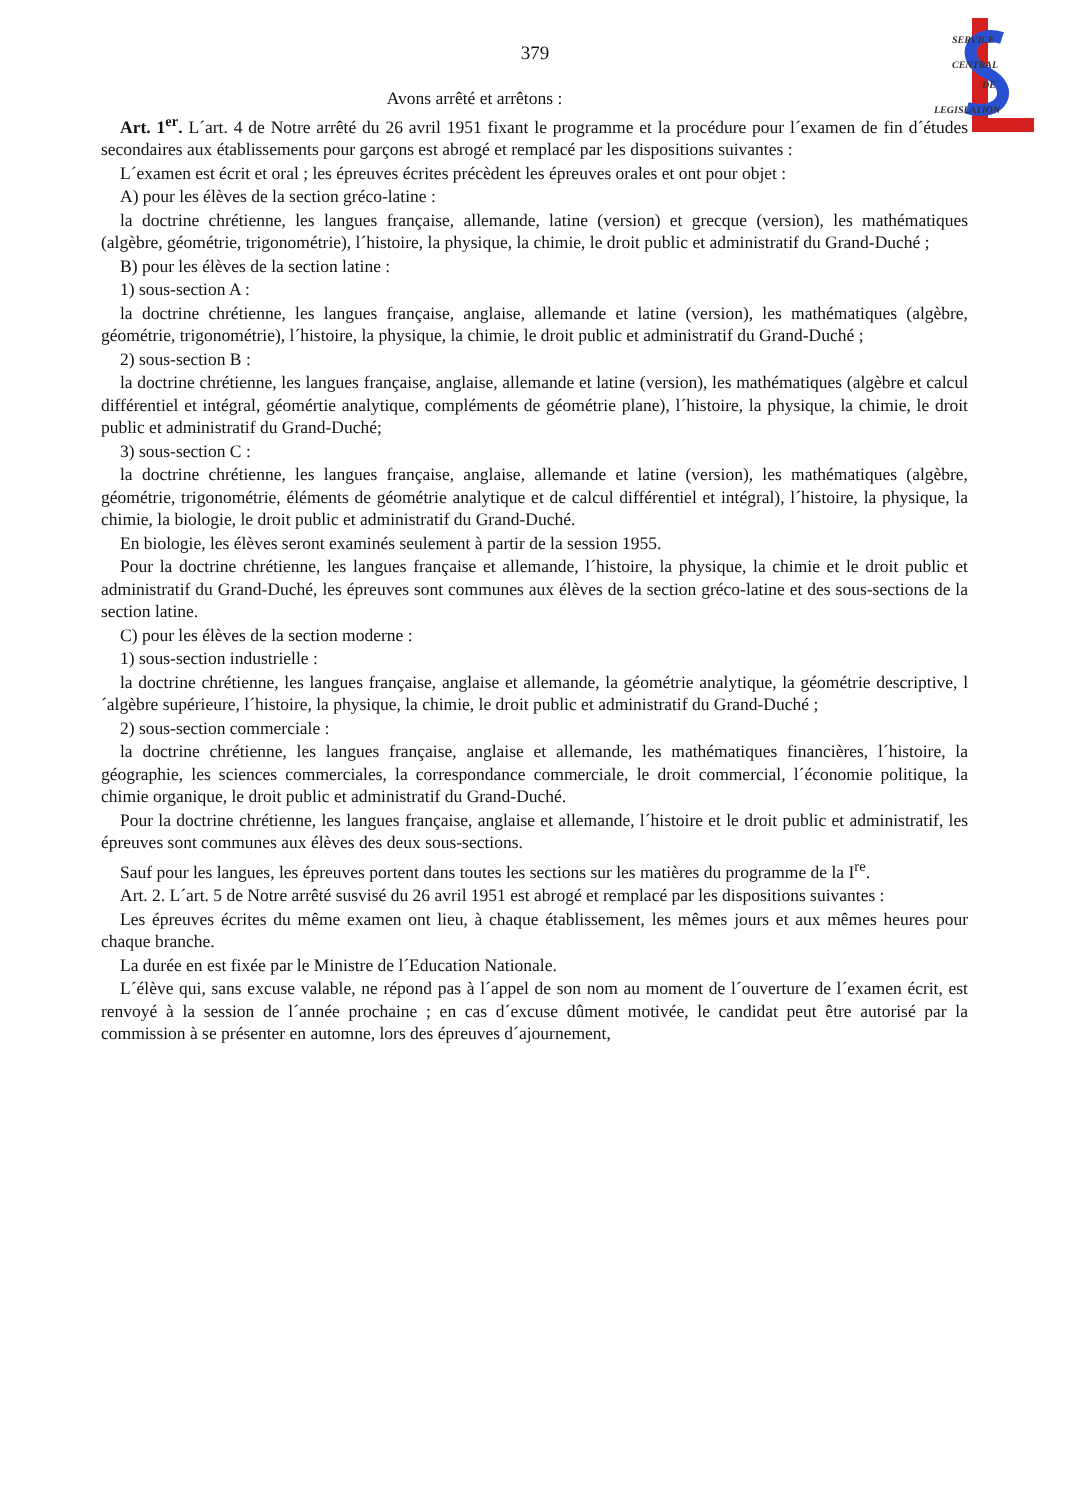SERVICE
CENTRAL
DE
LEGISLATION
379
Avons arrêté et arrêtons :
Art. 1<sup>er</sup>. L´art. 4 de Notre arrêté du 26 avril 1951 fixant le programme et la procédure pour l´examen de fin d´études secondaires aux établissements pour garçons est abrogé et remplacé par les dispositions suivantes :
L´examen est écrit et oral ; les épreuves écrites précèdent les épreuves orales et ont pour objet :
A) pour les élèves de la section gréco-latine :
la doctrine chrétienne, les langues française, allemande, latine (version) et grecque (version), les mathématiques (algèbre, géométrie, trigonométrie), l´histoire, la physique, la chimie, le droit public et administratif du Grand-Duché ;
B) pour les élèves de la section latine :
1) sous-section A :
la doctrine chrétienne, les langues française, anglaise, allemande et latine (version), les mathématiques (algèbre, géométrie, trigonométrie), l´histoire, la physique, la chimie, le droit public et administratif du Grand-Duché ;
2) sous-section B :
la doctrine chrétienne, les langues française, anglaise, allemande et latine (version), les mathématiques (algèbre et calcul différentiel et intégral, géomértie analytique, compléments de géométrie plane), l´histoire, la physique, la chimie, le droit public et administratif du Grand-Duché;
3) sous-section C :
la doctrine chrétienne, les langues française, anglaise, allemande et latine (version), les mathématiques (algèbre, géométrie, trigonométrie, éléments de géométrie analytique et de calcul différentiel et intégral), l´histoire, la physique, la chimie, la biologie, le droit public et administratif du Grand-Duché.
En biologie, les élèves seront examinés seulement à partir de la session 1955.
Pour la doctrine chrétienne, les langues française et allemande, l´histoire, la physique, la chimie et le droit public et administratif du Grand-Duché, les épreuves sont communes aux élèves de la section gréco-latine et des sous-sections de la section latine.
C) pour les élèves de la section moderne :
1) sous-section industrielle :
la doctrine chrétienne, les langues française, anglaise et allemande, la géométrie analytique, la géométrie descriptive, l´algèbre supérieure, l´histoire, la physique, la chimie, le droit public et administratif du Grand-Duché ;
2) sous-section commerciale :
la doctrine chrétienne, les langues française, anglaise et allemande, les mathématiques financières, l´histoire, la géographie, les sciences commerciales, la correspondance commerciale, le droit commercial, l´économie politique, la chimie organique, le droit public et administratif du Grand-Duché.
Pour la doctrine chrétienne, les langues française, anglaise et allemande, l´histoire et le droit public et administratif, les épreuves sont communes aux élèves des deux sous-sections.
Sauf pour les langues, les épreuves portent dans toutes les sections sur les matières du programme de la I<sup>re</sup>.
Art. 2. L´art. 5 de Notre arrêté susvisé du 26 avril 1951 est abrogé et remplacé par les dispositions suivantes :
Les épreuves écrites du même examen ont lieu, à chaque établissement, les mêmes jours et aux mêmes heures pour chaque branche.
La durée en est fixée par le Ministre de l´Education Nationale.
L´élève qui, sans excuse valable, ne répond pas à l´appel de son nom au moment de l´ouverture de l´examen écrit, est renvoyé à la session de l´année prochaine ; en cas d´excuse dûment motivée, le candidat peut être autorisé par la commission à se présenter en automne, lors des épreuves d´ajournement,